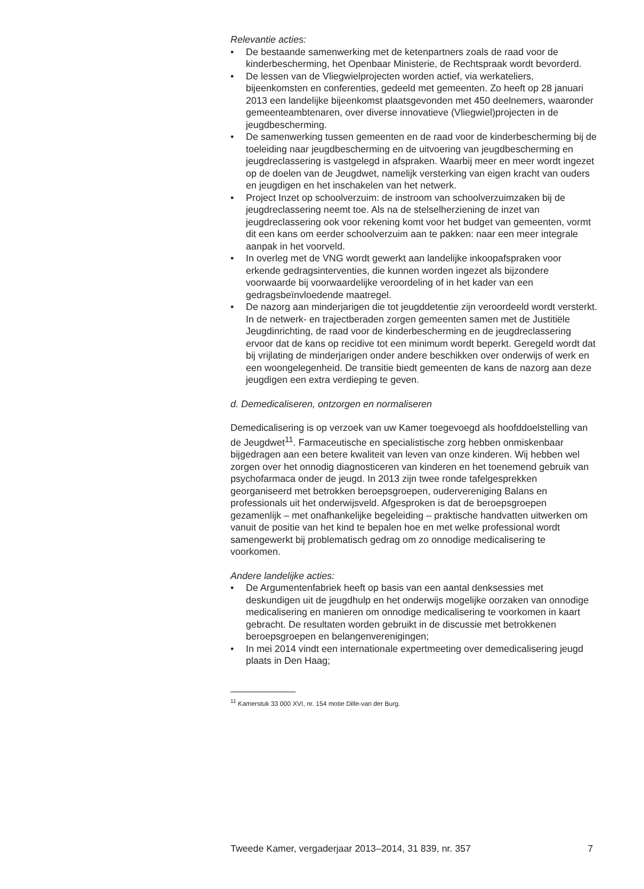Relevantie acties:
• De bestaande samenwerking met de ketenpartners zoals de raad voor de kinderbescherming, het Openbaar Ministerie, de Rechtspraak wordt bevorderd.
• De lessen van de Vliegwielprojecten worden actief, via werkateliers, bijeenkomsten en conferenties, gedeeld met gemeenten. Zo heeft op 28 januari 2013 een landelijke bijeenkomst plaatsgevonden met 450 deelnemers, waaronder gemeenteambtenaren, over diverse innovatieve (Vliegwiel)projecten in de jeugdbescherming.
• De samenwerking tussen gemeenten en de raad voor de kinderbescherming bij de toeleiding naar jeugdbescherming en de uitvoering van jeugdbescherming en jeugdreclassering is vastgelegd in afspraken. Waarbij meer en meer wordt ingezet op de doelen van de Jeugdwet, namelijk versterking van eigen kracht van ouders en jeugdigen en het inschakelen van het netwerk.
• Project Inzet op schoolverzuim: de instroom van schoolverzuimzaken bij de jeugdreclassering neemt toe. Als na de stelselherziening de inzet van jeugdreclassering ook voor rekening komt voor het budget van gemeenten, vormt dit een kans om eerder schoolverzuim aan te pakken: naar een meer integrale aanpak in het voorveld.
• In overleg met de VNG wordt gewerkt aan landelijke inkoopafspraken voor erkende gedragsinterventies, die kunnen worden ingezet als bijzondere voorwaarde bij voorwaardelijke veroordeling of in het kader van een gedragsbeïnvloedende maatregel.
• De nazorg aan minderjarigen die tot jeugddetentie zijn veroordeeld wordt versterkt. In de netwerk- en trajectberaden zorgen gemeenten samen met de Justitiële Jeugdinrichting, de raad voor de kinderbescherming en de jeugdreclassering ervoor dat de kans op recidive tot een minimum wordt beperkt. Geregeld wordt dat bij vrijlating de minderjarigen onder andere beschikken over onderwijs of werk en een woongelegenheid. De transitie biedt gemeenten de kans de nazorg aan deze jeugdigen een extra verdieping te geven.
d. Demedicaliseren, ontzorgen en normaliseren
Demedicalisering is op verzoek van uw Kamer toegevoegd als hoofddoelstelling van de Jeugdwet<sup>11</sup>. Farmaceutische en specialistische zorg hebben onmiskenbaar bijgedragen aan een betere kwaliteit van leven van onze kinderen. Wij hebben wel zorgen over het onnodig diagnosticeren van kinderen en het toenemend gebruik van psychofarmaca onder de jeugd. In 2013 zijn twee ronde tafelgesprekken georganiseerd met betrokken beroepsgroepen, oudervereniging Balans en professionals uit het onderwijsveld. Afgesproken is dat de beroepsgroepen gezamenlijk – met onafhankelijke begeleiding – praktische handvatten uitwerken om vanuit de positie van het kind te bepalen hoe en met welke professional wordt samengewerkt bij problematisch gedrag om zo onnodige medicalisering te voorkomen.
Andere landelijke acties:
• De Argumentenfabriek heeft op basis van een aantal denksessies met deskundigen uit de jeugdhulp en het onderwijs mogelijke oorzaken van onnodige medicalisering en manieren om onnodige medicalisering te voorkomen in kaart gebracht. De resultaten worden gebruikt in de discussie met betrokkenen beroepsgroepen en belangenverenigingen;
• In mei 2014 vindt een internationale expertmeeting over demedicalisering jeugd plaats in Den Haag;
<sup>11</sup> Kamerstuk 33 000 XVI, nr. 154 motie Dille-van der Burg.
Tweede Kamer, vergaderjaar 2013–2014, 31 839, nr. 357 7